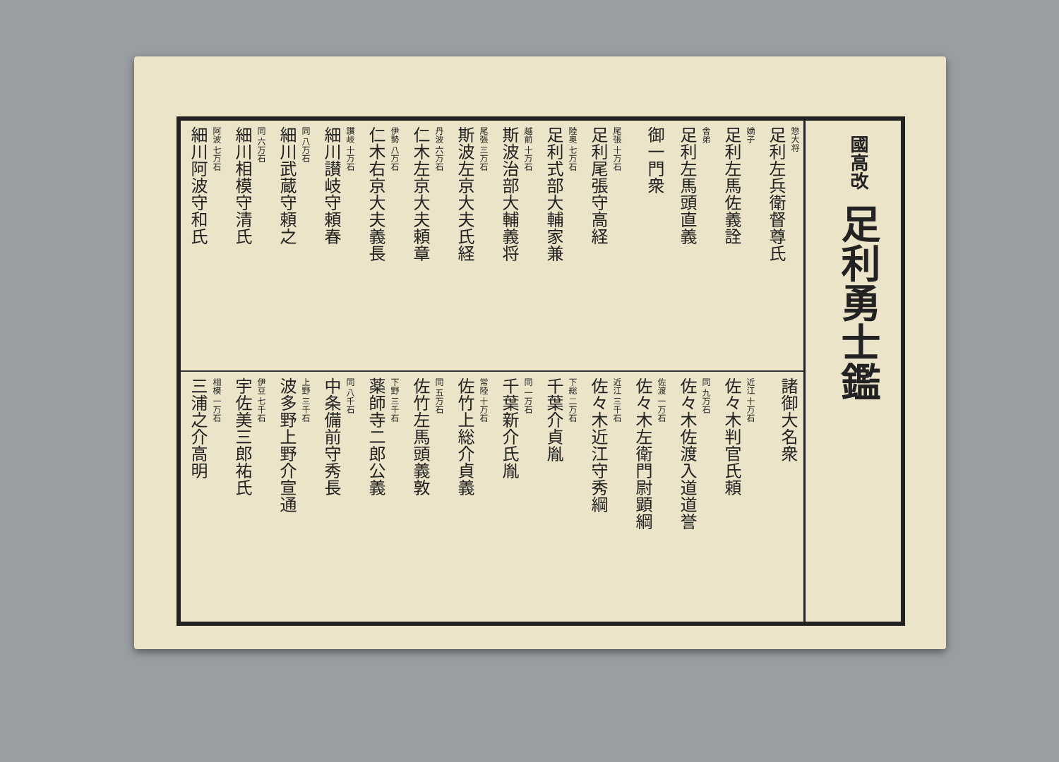國高改 足利勇士鑑
惣大将
足利左兵衛督尊氏
嫡子
足利左馬佐義詮
舎弟
足利左馬頭直義
御一門衆
尾張 十万石
足利尾張守高経
陸奥 七万石
足利式部大輔家兼
越前 十万石
斯波治部大輔義将
尾張 三万石
斯波左京大夫氏経
丹波 六万石
仁木左京大夫頼章
伊勢 八万石
仁木右京大夫義長
讃岐 十万石
細川讃岐守頼春
同 八万石
細川武蔵守頼之
同 六万石
細川相模守清氏
阿波 七万石
細川阿波守和氏
諸御大名衆
近江 十万石
佐々木判官氏頼
同 九万石
佐々木佐渡入道道誉
佐渡 一万石
佐々木左衛門尉顕綱
近江 三千石
佐々木近江守秀綱
下総 二万石
千葉介貞胤
同 一万石
千葉新介氏胤
常陸 十万石
佐竹上総介貞義
同 五万石
佐竹左馬頭義敦
下野 三千石
薬師寺二郎公義
同 八千石
中条備前守秀長
上野 三千石
波多野上野介宣通
伊豆 七千石
宇佐美三郎祐氏
相模 一万石
三浦之介高明